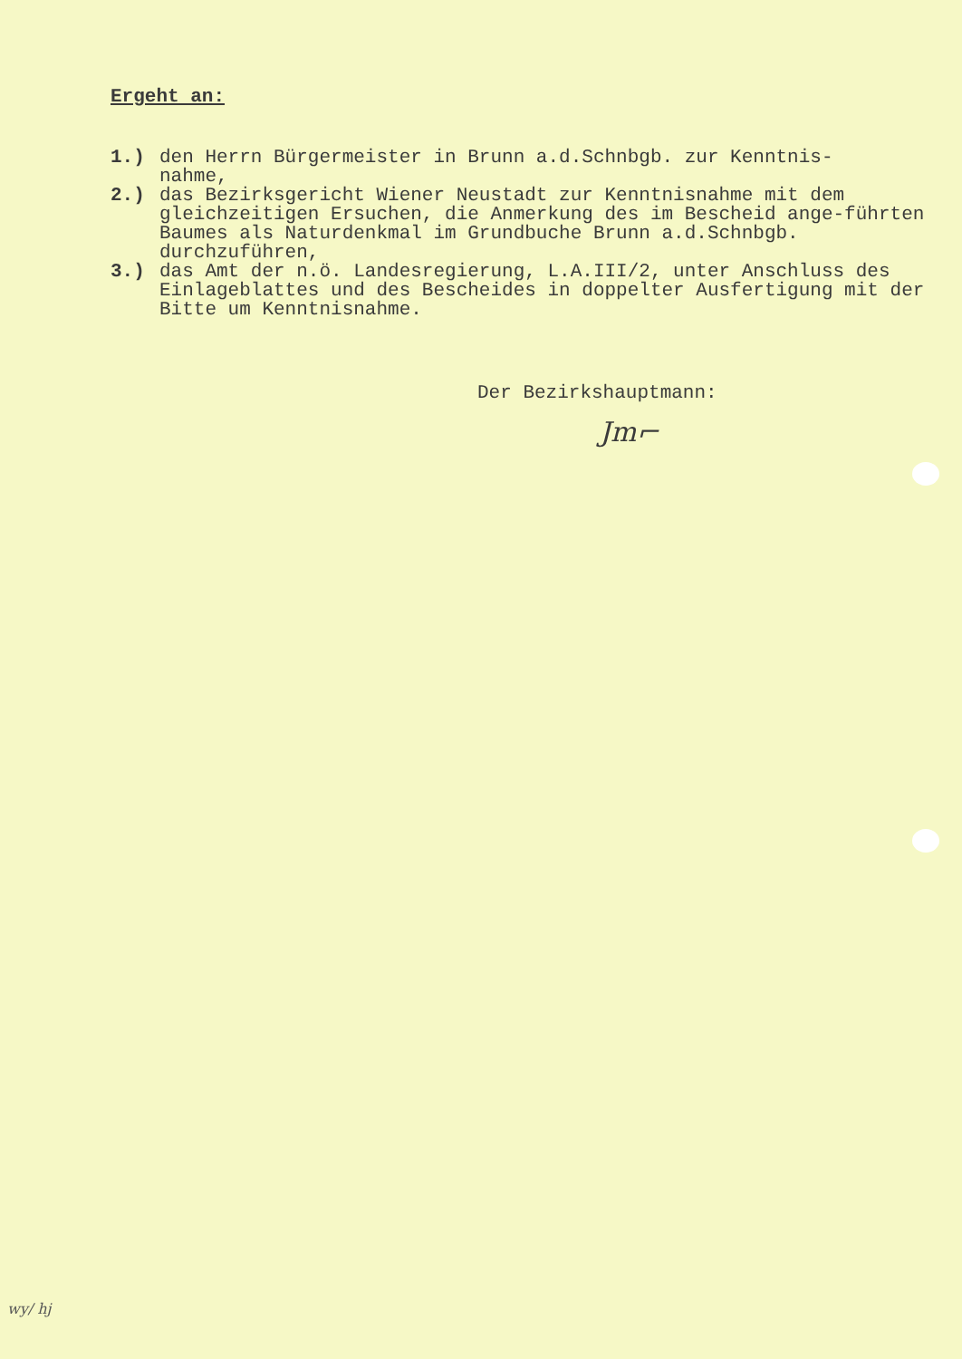Ergeht an:
1.) den Herrn Bürgermeister in Brunn a.d.Schnbgb. zur Kenntnis-
nahme,
2.) das Bezirksgericht Wiener Neustadt zur Kenntnisnahme mit dem gleichzeitigen Ersuchen, die Anmerkung des im Bescheid ange-führten Baumes als Naturdenkmal im Grundbuche Brunn a.d.Schnbgb. durchzuführen,
3.) das Amt der n.ö. Landesregierung, L.A.III/2, unter Anschluss des Einlageblattes und des Bescheides in doppelter Ausfertigung mit der Bitte um Kenntnisnahme.
Der Bezirkshauptmann:
Jm⌐
wy/ hj